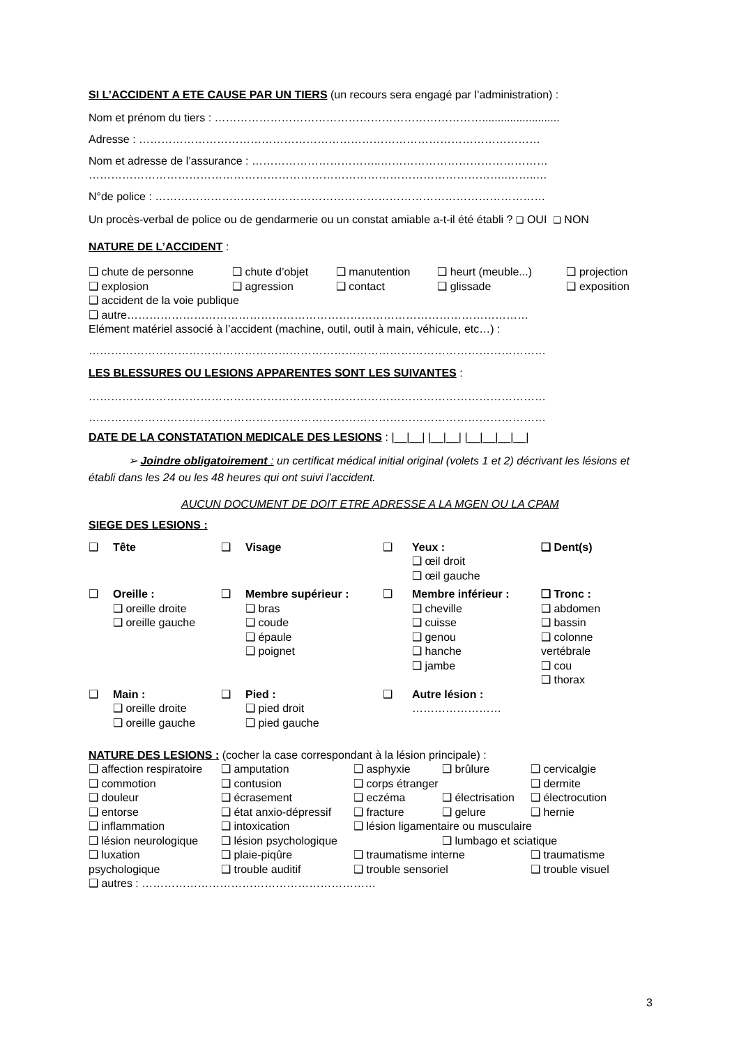SI L’ACCIDENT A ETE CAUSE PAR UN TIERS (un recours sera engagé par l’administration) :
Nom et prénom du tiers : ……………………………………………………………….........................
Adresse : ………………………………………………………………………………………………
Nom et adresse de l’assurance : ……………………………..………………………………………
…………………………………………………………………………………………………..……..…
N°de police : ……………………………………………………………………………………………
Un procès-verbal de police ou de gendarmerie ou un constat amiable a-t-il été établi ? ❑ OUI ❑ NON
NATURE DE L’ACCIDENT :
| ❑ chute de personne | ❑ chute d’objet | ❑ manutention | ❑ heurt (meuble...) | ❑ projection |
| ❑ explosion | ❑ agression | ❑ contact | ❑ glissade | ❑ exposition |
| ❑ accident de la voie publique | | | | |
| ❑ autre……………………………………………………………………………………………… | | | | |
| Elément matériel associé à l’accident (machine, outil, outil à main, véhicule, etc…) : | | | | |
……………………………………………………………………………………………………………
LES BLESSURES OU LESIONS APPARENTES SONT LES SUIVANTES :
……………………………………………………………………………………………………………
……………………………………………………………………………………………………………
DATE DE LA CONSTATATION MEDICALE DES LESIONS : |__|__| |__|__| |__|__|__|__|
➢ Joindre obligatoirement : un certificat médical initial original (volets 1 et 2) décrivant les lésions et établi dans les 24 ou les 48 heures qui ont suivi l’accident.
AUCUN DOCUMENT DE DOIT ETRE ADRESSE A LA MGEN OU LA CPAM
SIEGE DES LESIONS :
| ❑ | Tête | ❑ | Visage | ❑ | Yeux : ❑ œil droit ❑ œil gauche | ❑ Dent(s) |
| ❑ | Oreille : ❑ oreille droite ❑ oreille gauche | ❑ | Membre supérieur : ❑ bras ❑ coude ❑ épaule ❑ poignet | ❑ | Membre inférieur : ❑ cheville ❑ cuisse ❑ genou ❑ hanche ❑ jambe | ❑ Tronc : ❑ abdomen ❑ bassin ❑ colonne vertébrale ❑ cou ❑ thorax |
| ❑ | Main : ❑ oreille droite ❑ oreille gauche | ❑ | Pied : ❑ pied droit ❑ pied gauche | ❑ | Autre lésion : …………………… | |
NATURE DES LESIONS : (cocher la case correspondant à la lésion principale) :
| ❑ affection respiratoire | ❑ amputation | ❑ asphyxie | ❑ brûlure | ❑ cervicalgie |
| ❑ commotion | ❑ contusion | ❑ corps étranger | | ❑ dermite |
| ❑ douleur | ❑ écrasement | ❑ eczéma | ❑ électrisation | ❑ électrocution |
| ❑ entorse | ❑ état anxio-dépressif | ❑ fracture | ❑ gelure | ❑ hernie |
| ❑ inflammation | ❑ intoxication | ❑ lésion ligamentaire ou musculaire | | |
| ❑ lésion neurologique | ❑ lésion psychologique | | ❑ lumbago et sciatique | |
| ❑ luxation | ❑ plaie-piqûre | ❑ traumatisme interne | | ❑ traumatisme |
| psychologique | ❑ trouble auditif | ❑ trouble sensoriel | | ❑ trouble visuel |
| ❑ autres : ……………………………………………………… | | | | |
3